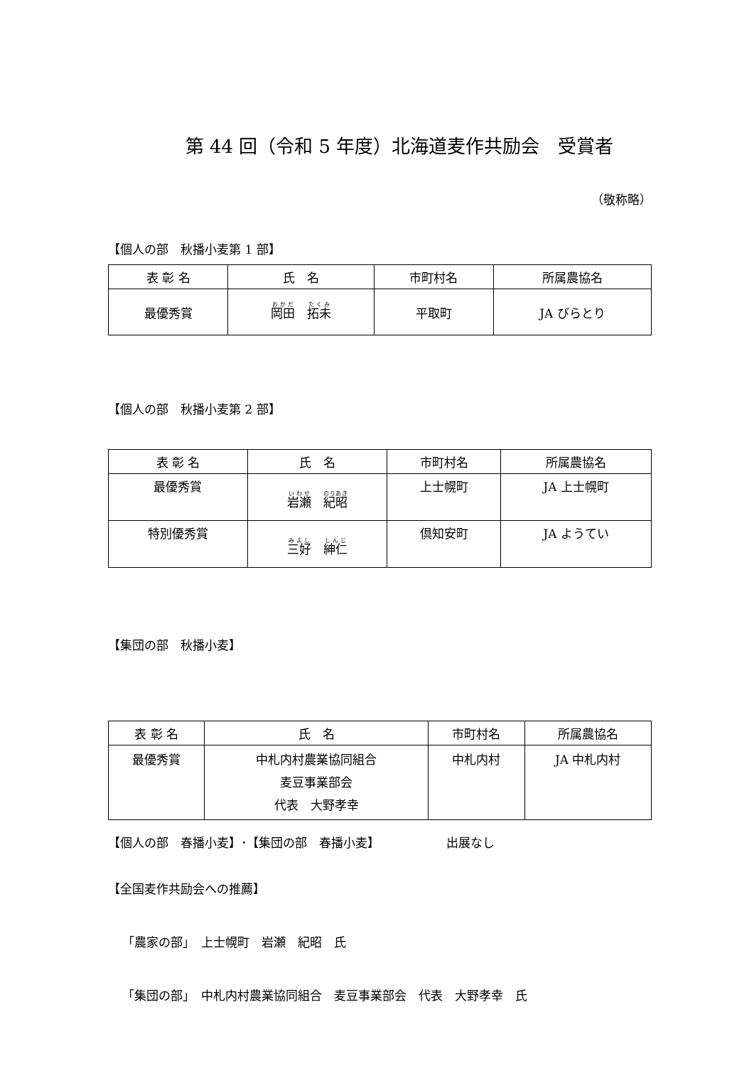第 44 回（令和 5 年度）北海道麦作共励会　受賞者
（敬称略）
【個人の部　秋播小麦第 1 部】
| 表 彰 名 | 氏 名 | 市町村名 | 所属農協名 |
| --- | --- | --- | --- |
| 最優秀賞 | 岡田 拓未 | 平取町 | JA びらとり |
【個人の部　秋播小麦第 2 部】
| 表 彰 名 | 氏 名 | 市町村名 | 所属農協名 |
| --- | --- | --- | --- |
| 最優秀賞 | 岩瀬 紀昭 | 上士幌町 | JA 上士幌町 |
| 特別優秀賞 | 三好 紳仁 | 倶知安町 | JA ようてい |
【集団の部　秋播小麦】
| 表 彰 名 | 氏 名 | 市町村名 | 所属農協名 |
| --- | --- | --- | --- |
| 最優秀賞 | 中札内村農業協同組合 麦豆事業部会 代表 大野孝幸 | 中札内村 | JA 中札内村 |
【個人の部　春播小麦】･【集団の部　春播小麦】　　　　　　出展なし
【全国麦作共励会への推薦】
「農家の部」　上士幌町　岩瀬　紀昭　氏
「集団の部」　中札内村農業協同組合　麦豆事業部会　代表　大野孝幸　氏